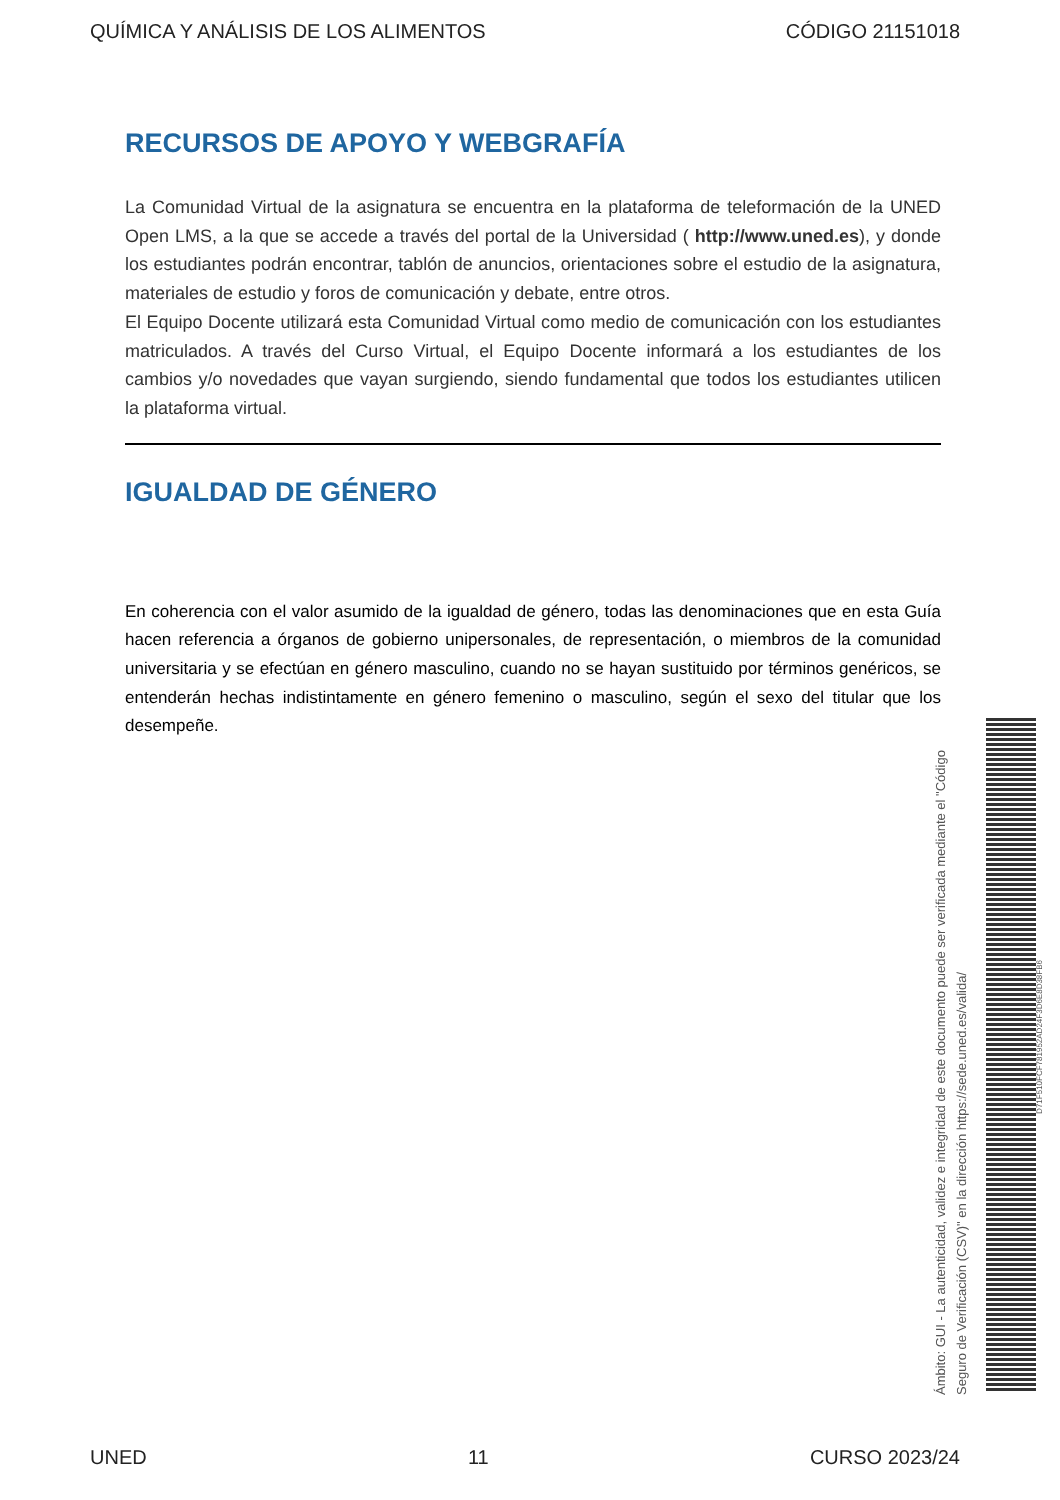QUÍMICA Y ANÁLISIS DE LOS ALIMENTOS CÓDIGO 21151018
RECURSOS DE APOYO Y WEBGRAFÍA
La Comunidad Virtual de la asignatura se encuentra en la plataforma de teleformación de la UNED Open LMS, a la que se accede a través del portal de la Universidad ( http://www.uned.es), y donde los estudiantes podrán encontrar, tablón de anuncios, orientaciones sobre el estudio de la asignatura, materiales de estudio y foros de comunicación y debate, entre otros.
El Equipo Docente utilizará esta Comunidad Virtual como medio de comunicación con los estudiantes matriculados. A través del Curso Virtual, el Equipo Docente informará a los estudiantes de los cambios y/o novedades que vayan surgiendo, siendo fundamental que todos los estudiantes utilicen la plataforma virtual.
IGUALDAD DE GÉNERO
En coherencia con el valor asumido de la igualdad de género, todas las denominaciones que en esta Guía hacen referencia a órganos de gobierno unipersonales, de representación, o miembros de la comunidad universitaria y se efectúan en género masculino, cuando no se hayan sustituido por términos genéricos, se entenderán hechas indistintamente en género femenino o masculino, según el sexo del titular que los desempeñe.
Ámbito: GUI - La autenticidad, validez e integridad de este documento puede ser verificada mediante el "Código Seguro de Verificación (CSV)" en la dirección https://sede.uned.es/valida/
D71F510FCF781952AD24F3D6E8D38FB6
UNED 11 CURSO 2023/24